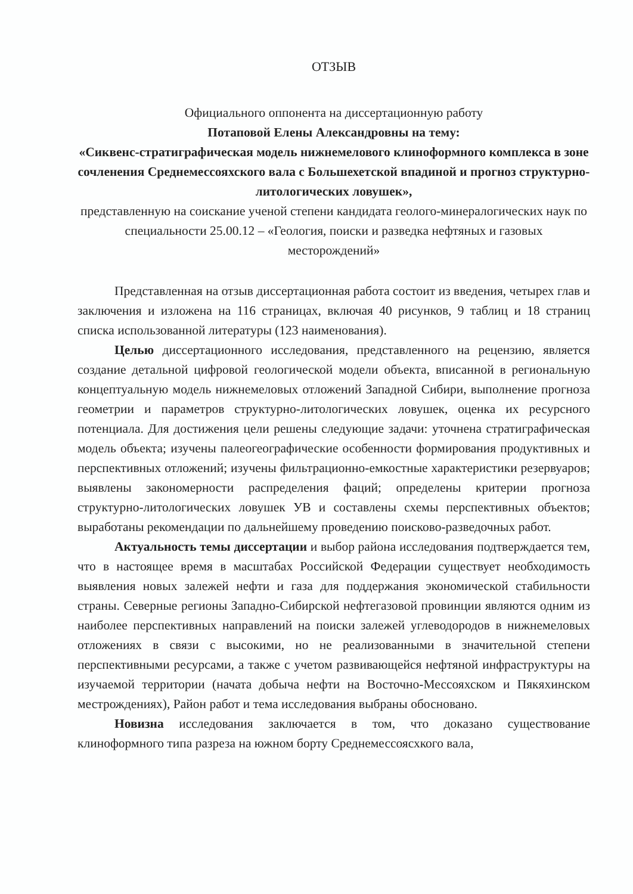ОТЗЫВ
Официального оппонента на диссертационную работу
Потаповой Елены Александровны на тему:
«Сиквенс-стратиграфическая модель нижнемелового клиноформного комплекса в зоне сочленения Среднемессояхского вала с Большехетской впадиной и прогноз структурно-литологических ловушек»,
представленную на соискание ученой степени кандидата геолого-минералогических наук по специальности 25.00.12 – «Геология, поиски и разведка нефтяных и газовых месторождений»
Представленная на отзыв диссертационная работа состоит из введения, четырех глав и заключения и изложена на 116 страницах, включая 40 рисунков, 9 таблиц и 18 страниц списка использованной литературы (123 наименования).
Целью диссертационного исследования, представленного на рецензию, является создание детальной цифровой геологической модели объекта, вписанной в региональную концептуальную модель нижнемеловых отложений Западной Сибири, выполнение прогноза геометрии и параметров структурно-литологических ловушек, оценка их ресурсного потенциала. Для достижения цели решены следующие задачи: уточнена стратиграфическая модель объекта; изучены палеогеографические особенности формирования продуктивных и перспективных отложений; изучены фильтрационно-емкостные характеристики резервуаров; выявлены закономерности распределения фаций; определены критерии прогноза структурно-литологических ловушек УВ и составлены схемы перспективных объектов; выработаны рекомендации по дальнейшему проведению поисково-разведочных работ.
Актуальность темы диссертации и выбор района исследования подтверждается тем, что в настоящее время в масштабах Российской Федерации существует необходимость выявления новых залежей нефти и газа для поддержания экономической стабильности страны. Северные регионы Западно-Сибирской нефтегазовой провинции являются одним из наиболее перспективных направлений на поиски залежей углеводородов в нижнемеловых отложениях в связи с высокими, но не реализованными в значительной степени перспективными ресурсами, а также с учетом развивающейся нефтяной инфраструктуры на изучаемой территории (начата добыча нефти на Восточно-Мессояхском и Пякяхинском местрождениях), Район работ и тема исследования выбраны обосновано.
Новизна исследования заключается в том, что доказано существование клиноформного типа разреза на южном борту Среднемессоясхкого вала,